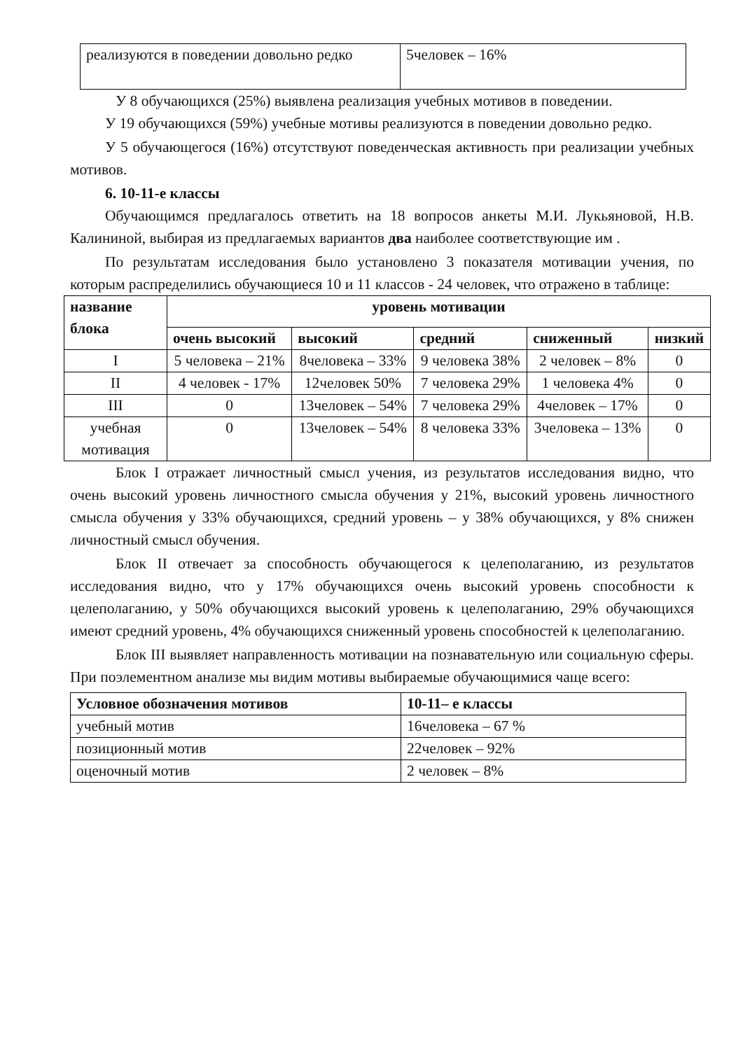| реализуются в поведении довольно редко | 5человек – 16% |
У 8 обучающихся (25%) выявлена реализация учебных мотивов в поведении.
У 19 обучающихся (59%) учебные мотивы реализуются в поведении довольно редко.
У 5 обучающегося (16%) отсутствуют поведенческая активность при реализации учебных мотивов.
6. 10-11-е классы
Обучающимся предлагалось ответить на 18 вопросов анкеты М.И. Лукьяновой, Н.В. Калининой, выбирая из предлагаемых вариантов два наиболее соответствующие им .
По результатам исследования было установлено 3 показателя мотивации учения, по которым распределились обучающиеся 10 и 11 классов - 24 человек, что отражено в таблице:
| название блока | уровень мотивации | | | | |
| --- | --- | --- | --- | --- | --- |
| | очень высокий | высокий | средний | сниженный | низкий |
| I | 5 человека – 21% | 8человека – 33% | 9 человека 38% | 2 человек – 8% | 0 |
| II | 4 человек - 17% | 12человек 50% | 7 человека 29% | 1 человека 4% | 0 |
| III | 0 | 13человек – 54% | 7 человека 29% | 4человек – 17% | 0 |
| учебная мотивация | 0 | 13человек – 54% | 8 человека 33% | 3человека – 13% | 0 |
Блок I отражает личностный смысл учения, из результатов исследования видно, что очень высокий уровень личностного смысла обучения у 21%, высокий уровень личностного смысла обучения у 33% обучающихся, средний уровень – у 38% обучающихся, у 8% снижен личностный смысл обучения.
Блок II отвечает за способность обучающегося к целеполаганию, из результатов исследования видно, что у 17% обучающихся очень высокий уровень способности к целеполаганию, у 50% обучающихся высокий уровень к целеполаганию, 29% обучающихся имеют средний уровень, 4% обучающихся сниженный уровень способностей к целеполаганию.
Блок III выявляет направленность мотивации на познавательную или социальную сферы. При поэлементном анализе мы видим мотивы выбираемые обучающимися чаще всего:
| Условное обозначения мотивов | 10-11– е классы |
| --- | --- |
| учебный мотив | 16человека – 67 % |
| позиционный мотив | 22человек – 92% |
| оценочный мотив | 2 человек – 8% |